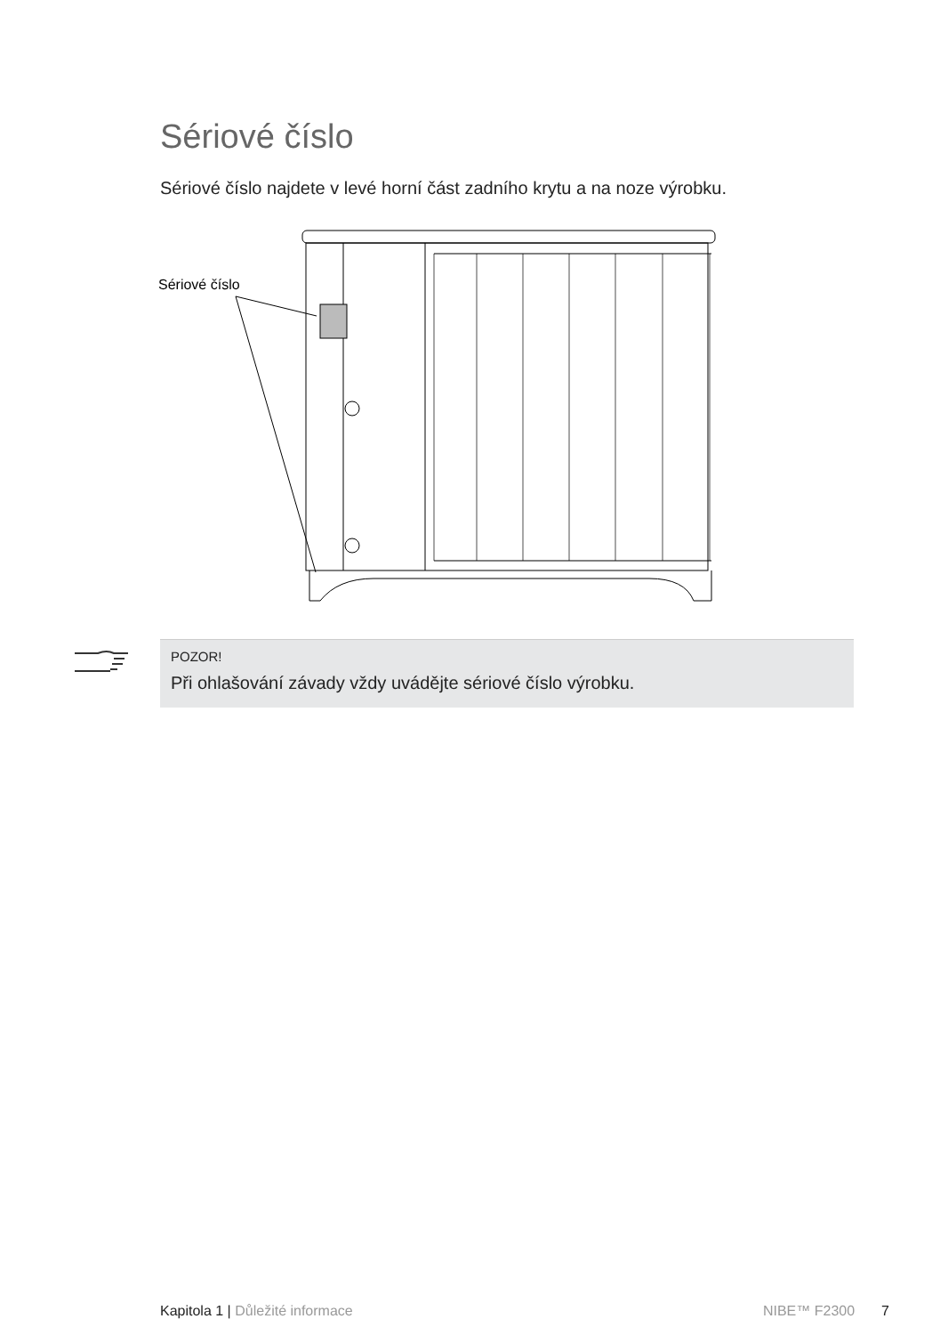Sériové číslo
Sériové číslo najdete v levé horní část zadního krytu a na noze výrobku.
Sériové číslo
POZOR!
Při ohlašování závady vždy uvádějte sériové číslo výrobku.
Kapitola 1 | Důležité informace NIBE™ F2300 7